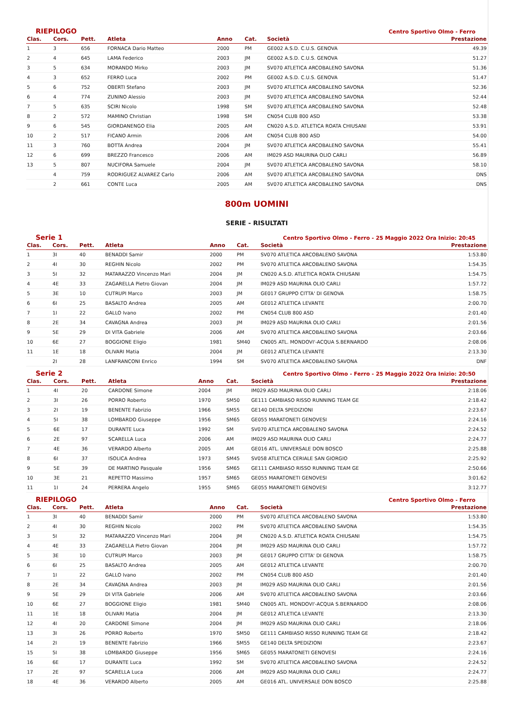RIEPILOGO
Centro Sportivo Olmo - Ferro
| Clas. | Cors. | Pett. | Atleta | Anno | Cat. | Società | Prestazione |
| --- | --- | --- | --- | --- | --- | --- | --- |
| 1 | 3 | 656 | FORNACA Dario Matteo | 2000 | PM | GE002 A.S.D. C.U.S. GENOVA | 49.39 |
| 2 | 4 | 645 | LAMA Federico | 2003 | JM | GE002 A.S.D. C.U.S. GENOVA | 51.27 |
| 3 | 5 | 634 | MORANDO Mirko | 2003 | JM | SV070 ATLETICA ARCOBALENO SAVONA | 51.36 |
| 4 | 3 | 652 | FERRO Luca | 2002 | PM | GE002 A.S.D. C.U.S. GENOVA | 51.47 |
| 5 | 6 | 752 | OBERTI Stefano | 2003 | JM | SV070 ATLETICA ARCOBALENO SAVONA | 52.36 |
| 6 | 4 | 774 | ZUNINO Alessio | 2003 | JM | SV070 ATLETICA ARCOBALENO SAVONA | 52.44 |
| 7 | 5 | 635 | SCIRI Nicolo | 1998 | SM | SV070 ATLETICA ARCOBALENO SAVONA | 52.48 |
| 8 | 2 | 572 | MAMINO Christian | 1998 | SM | CN054 CLUB 800 ASD | 53.38 |
| 9 | 6 | 545 | GIORDANENGO Elia | 2005 | AM | CN020 A.S.D. ATLETICA ROATA CHIUSANI | 53.91 |
| 10 | 2 | 517 | FICANO Armin | 2006 | AM | CN054 CLUB 800 ASD | 54.00 |
| 11 | 3 | 760 | BOTTA Andrea | 2004 | JM | SV070 ATLETICA ARCOBALENO SAVONA | 55.41 |
| 12 | 6 | 699 | BREZZO Francesco | 2006 | AM | IM029 ASD MAURINA OLIO CARLI | 56.89 |
| 13 | 5 | 807 | NUCIFORA Samuele | 2004 | JM | SV070 ATLETICA ARCOBALENO SAVONA | 58.10 |
| | 4 | 759 | RODRIGUEZ ALVAREZ Carlo | 2006 | AM | SV070 ATLETICA ARCOBALENO SAVONA | DNS |
| | 2 | 661 | CONTE Luca | 2005 | AM | SV070 ATLETICA ARCOBALENO SAVONA | DNS |
800m UOMINI
SERIE - RISULTATI
Serie 1
Centro Sportivo Olmo - Ferro - 25 Maggio 2022 Ora Inizio: 20:45
| Clas. | Cors. | Pett. | Atleta | Anno | Cat. | Società | Prestazione |
| --- | --- | --- | --- | --- | --- | --- | --- |
| 1 | 3I | 40 | BENADDI Samir | 2000 | PM | SV070 ATLETICA ARCOBALENO SAVONA | 1:53.80 |
| 2 | 4I | 30 | REGHIN Nicolo | 2002 | PM | SV070 ATLETICA ARCOBALENO SAVONA | 1:54.35 |
| 3 | 5I | 32 | MATARAZZO Vincenzo Mari | 2004 | JM | CN020 A.S.D. ATLETICA ROATA CHIUSANI | 1:54.75 |
| 4 | 4E | 33 | ZAGARELLA Pietro Giovan | 2004 | JM | IM029 ASD MAURINA OLIO CARLI | 1:57.72 |
| 5 | 3E | 10 | CUTRUPI Marco | 2003 | JM | GE017 GRUPPO CITTA' DI GENOVA | 1:58.75 |
| 6 | 6I | 25 | BASALTO Andrea | 2005 | AM | GE012 ATLETICA LEVANTE | 2:00.70 |
| 7 | 1I | 22 | GALLO Ivano | 2002 | PM | CN054 CLUB 800 ASD | 2:01.40 |
| 8 | 2E | 34 | CAVAGNA Andrea | 2003 | JM | IM029 ASD MAURINA OLIO CARLI | 2:01.56 |
| 9 | 5E | 29 | DI VITA Gabriele | 2006 | AM | SV070 ATLETICA ARCOBALENO SAVONA | 2:03.66 |
| 10 | 6E | 27 | BOGGIONE Eligio | 1981 | SM40 | CN005 ATL. MONDOVI'-ACQUA S.BERNARDO | 2:08.06 |
| 11 | 1E | 18 | OLIVARI Matia | 2004 | JM | GE012 ATLETICA LEVANTE | 2:13.30 |
| | 2I | 28 | LANFRANCONI Enrico | 1994 | SM | SV070 ATLETICA ARCOBALENO SAVONA | DNF |
Serie 2
Centro Sportivo Olmo - Ferro - 25 Maggio 2022 Ora Inizio: 20:50
| Clas. | Cors. | Pett. | Atleta | Anno | Cat. | Società | Prestazione |
| --- | --- | --- | --- | --- | --- | --- | --- |
| 1 | 4I | 20 | CARDONE Simone | 2004 | JM | IM029 ASD MAURINA OLIO CARLI | 2:18.06 |
| 2 | 3I | 26 | PORRO Roberto | 1970 | SM50 | GE111 CAMBIASO RISSO RUNNING TEAM GE | 2:18.42 |
| 3 | 2I | 19 | BENENTE Fabrizio | 1966 | SM55 | GE140 DELTA SPEDIZIONI | 2:23.67 |
| 4 | 5I | 38 | LOMBARDO Giuseppe | 1956 | SM65 | GE055 MARATONETI GENOVESI | 2:24.16 |
| 5 | 6E | 17 | DURANTE Luca | 1992 | SM | SV070 ATLETICA ARCOBALENO SAVONA | 2:24.52 |
| 6 | 2E | 97 | SCARELLA Luca | 2006 | AM | IM029 ASD MAURINA OLIO CARLI | 2:24.77 |
| 7 | 4E | 36 | VERARDO Alberto | 2005 | AM | GE016 ATL. UNIVERSALE DON BOSCO | 2:25.88 |
| 8 | 6I | 37 | ISOLICA Andrea | 1973 | SM45 | SV058 ATLETICA CERIALE SAN GIORGIO | 2:25.92 |
| 9 | 5E | 39 | DE MARTINO Pasquale | 1956 | SM65 | GE111 CAMBIASO RISSO RUNNING TEAM GE | 2:50.66 |
| 10 | 3E | 21 | REPETTO Massimo | 1957 | SM65 | GE055 MARATONETI GENOVESI | 3:01.62 |
| 11 | 1I | 24 | PERRERA Angelo | 1955 | SM65 | GE055 MARATONETI GENOVESI | 3:12.77 |
RIEPILOGO
Centro Sportivo Olmo - Ferro
| Clas. | Cors. | Pett. | Atleta | Anno | Cat. | Società | Prestazione |
| --- | --- | --- | --- | --- | --- | --- | --- |
| 1 | 3I | 40 | BENADDI Samir | 2000 | PM | SV070 ATLETICA ARCOBALENO SAVONA | 1:53.80 |
| 2 | 4I | 30 | REGHIN Nicolo | 2002 | PM | SV070 ATLETICA ARCOBALENO SAVONA | 1:54.35 |
| 3 | 5I | 32 | MATARAZZO Vincenzo Mari | 2004 | JM | CN020 A.S.D. ATLETICA ROATA CHIUSANI | 1:54.75 |
| 4 | 4E | 33 | ZAGARELLA Pietro Giovan | 2004 | JM | IM029 ASD MAURINA OLIO CARLI | 1:57.72 |
| 5 | 3E | 10 | CUTRUPI Marco | 2003 | JM | GE017 GRUPPO CITTA' DI GENOVA | 1:58.75 |
| 6 | 6I | 25 | BASALTO Andrea | 2005 | AM | GE012 ATLETICA LEVANTE | 2:00.70 |
| 7 | 1I | 22 | GALLO Ivano | 2002 | PM | CN054 CLUB 800 ASD | 2:01.40 |
| 8 | 2E | 34 | CAVAGNA Andrea | 2003 | JM | IM029 ASD MAURINA OLIO CARLI | 2:01.56 |
| 9 | 5E | 29 | DI VITA Gabriele | 2006 | AM | SV070 ATLETICA ARCOBALENO SAVONA | 2:03.66 |
| 10 | 6E | 27 | BOGGIONE Eligio | 1981 | SM40 | CN005 ATL. MONDOVI'-ACQUA S.BERNARDO | 2:08.06 |
| 11 | 1E | 18 | OLIVARI Matia | 2004 | JM | GE012 ATLETICA LEVANTE | 2:13.30 |
| 12 | 4I | 20 | CARDONE Simone | 2004 | JM | IM029 ASD MAURINA OLIO CARLI | 2:18.06 |
| 13 | 3I | 26 | PORRO Roberto | 1970 | SM50 | GE111 CAMBIASO RISSO RUNNING TEAM GE | 2:18.42 |
| 14 | 2I | 19 | BENENTE Fabrizio | 1966 | SM55 | GE140 DELTA SPEDIZIONI | 2:23.67 |
| 15 | 5I | 38 | LOMBARDO Giuseppe | 1956 | SM65 | GE055 MARATONETI GENOVESI | 2:24.16 |
| 16 | 6E | 17 | DURANTE Luca | 1992 | SM | SV070 ATLETICA ARCOBALENO SAVONA | 2:24.52 |
| 17 | 2E | 97 | SCARELLA Luca | 2006 | AM | IM029 ASD MAURINA OLIO CARLI | 2:24.77 |
| 18 | 4E | 36 | VERARDO Alberto | 2005 | AM | GE016 ATL. UNIVERSALE DON BOSCO | 2:25.88 |